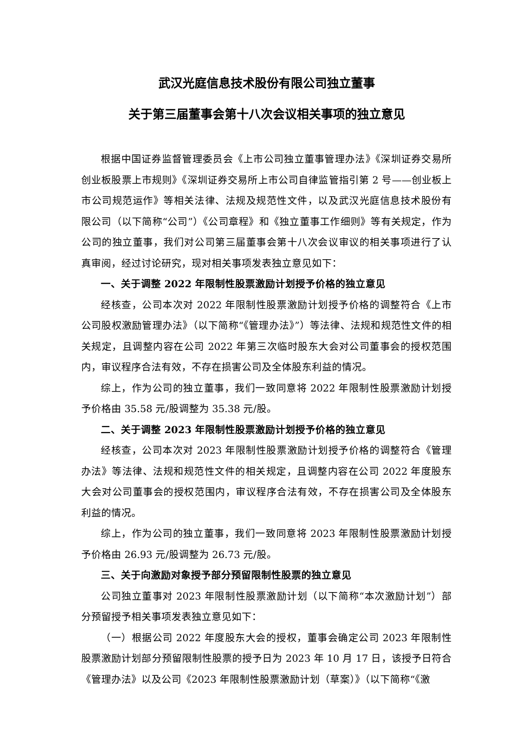武汉光庭信息技术股份有限公司独立董事
关于第三届董事会第十八次会议相关事项的独立意见
根据中国证券监督管理委员会《上市公司独立董事管理办法》《深圳证券交易所创业板股票上市规则》《深圳证券交易所上市公司自律监管指引第 2 号——创业板上市公司规范运作》等相关法律、法规及规范性文件，以及武汉光庭信息技术股份有限公司（以下简称“公司”）《公司章程》和《独立董事工作细则》等有关规定，作为公司的独立董事，我们对公司第三届董事会第十八次会议审议的相关事项进行了认真审阅，经过讨论研究，现对相关事项发表独立意见如下：
一、关于调整 2022 年限制性股票激励计划授予价格的独立意见
经核查，公司本次对 2022 年限制性股票激励计划授予价格的调整符合《上市公司股权激励管理办法》（以下简称“《管理办法》”）等法律、法规和规范性文件的相关规定，且调整内容在公司 2022 年第三次临时股东大会对公司董事会的授权范围内，审议程序合法有效，不存在损害公司及全体股东利益的情况。
综上，作为公司的独立董事，我们一致同意将 2022 年限制性股票激励计划授予价格由 35.58 元/股调整为 35.38 元/股。
二、关于调整 2023 年限制性股票激励计划授予价格的独立意见
经核查，公司本次对 2023 年限制性股票激励计划授予价格的调整符合《管理办法》等法律、法规和规范性文件的相关规定，且调整内容在公司 2022 年度股东大会对公司董事会的授权范围内，审议程序合法有效，不存在损害公司及全体股东利益的情况。
综上，作为公司的独立董事，我们一致同意将 2023 年限制性股票激励计划授予价格由 26.93 元/股调整为 26.73 元/股。
三、关于向激励对象授予部分预留限制性股票的独立意见
公司独立董事对 2023 年限制性股票激励计划（以下简称“本次激励计划”）部分预留授予相关事项发表独立意见如下：
（一）根据公司 2022 年度股东大会的授权，董事会确定公司 2023 年限制性股票激励计划部分预留限制性股票的授予日为 2023 年 10 月 17 日，该授予日符合《管理办法》以及公司《2023 年限制性股票激励计划（草案）》（以下简称“《激